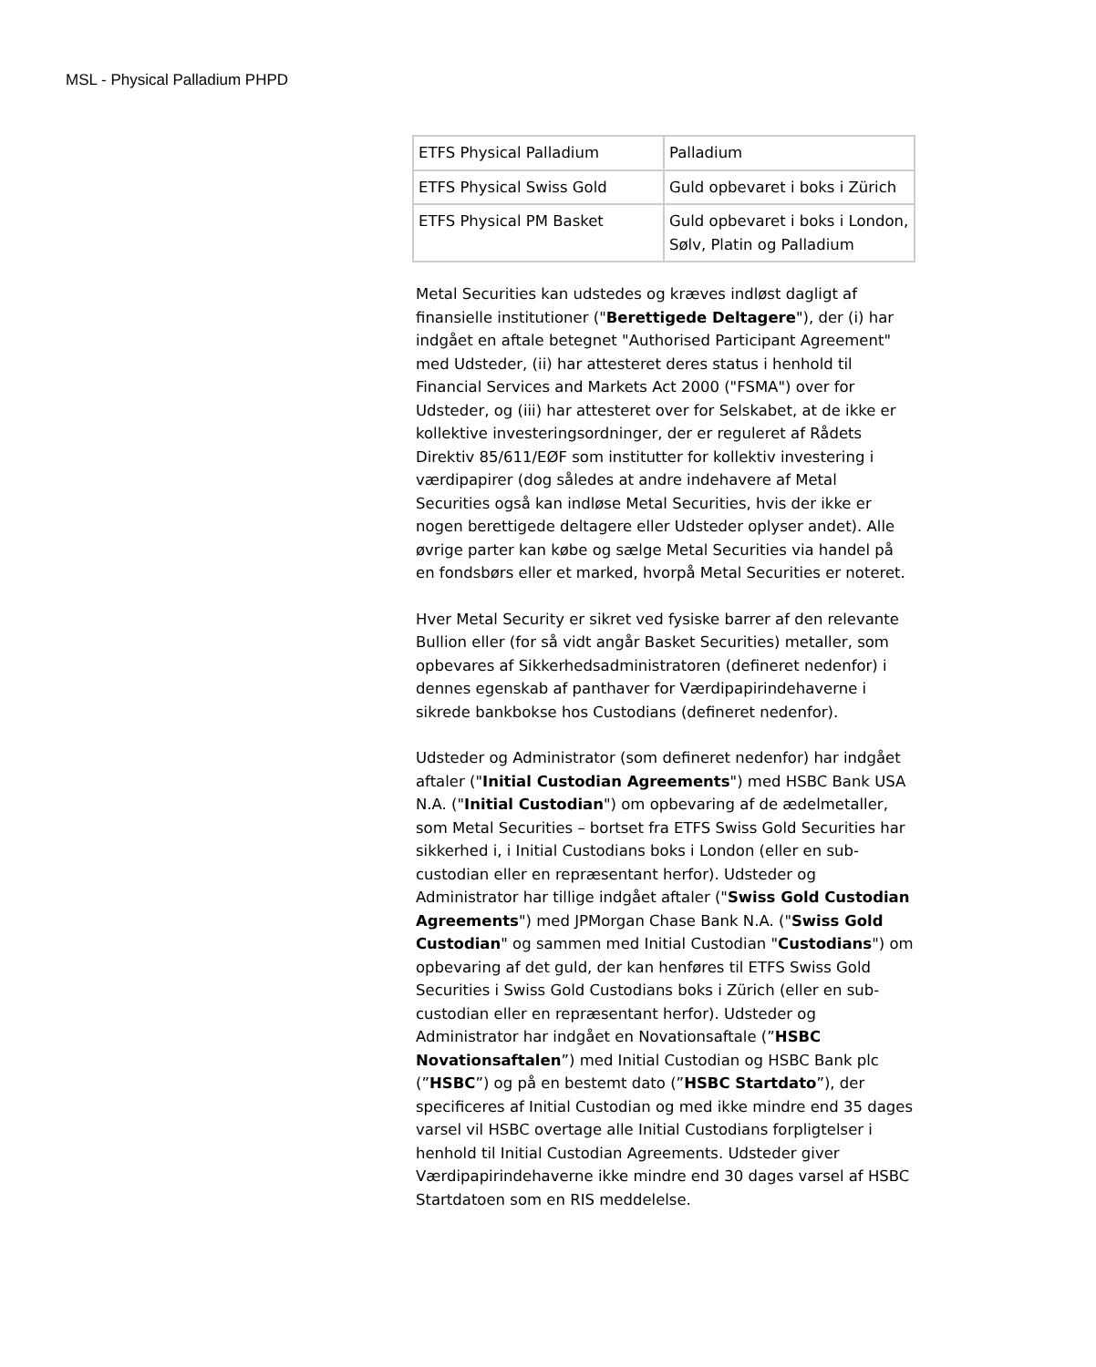MSL - Physical Palladium PHPD
| ETFS Physical Palladium | Palladium |
| ETFS Physical Swiss Gold | Guld opbevaret i boks i Zürich |
| ETFS Physical PM Basket | Guld opbevaret i boks i London, Sølv, Platin og Palladium |
Metal Securities kan udstedes og kræves indløst dagligt af finansielle institutioner ("Berettigede Deltagere"), der (i) har indgået en aftale betegnet "Authorised Participant Agreement" med Udsteder, (ii) har attesteret deres status i henhold til Financial Services and Markets Act 2000 ("FSMA") over for Udsteder, og (iii) har attesteret over for Selskabet, at de ikke er kollektive investeringsordninger, der er reguleret af Rådets Direktiv 85/611/EØF som institutter for kollektiv investering i værdipapirer (dog således at andre indehavere af Metal Securities også kan indløse Metal Securities, hvis der ikke er nogen berettigede deltagere eller Udsteder oplyser andet). Alle øvrige parter kan købe og sælge Metal Securities via handel på en fondsbørs eller et marked, hvorpå Metal Securities er noteret.
Hver Metal Security er sikret ved fysiske barrer af den relevante Bullion eller (for så vidt angår Basket Securities) metaller, som opbevares af Sikkerhedsadministratoren (defineret nedenfor) i dennes egenskab af panthaver for Værdipapirindehaverne i sikrede bankbokse hos Custodians (defineret nedenfor).
Udsteder og Administrator (som defineret nedenfor) har indgået aftaler ("Initial Custodian Agreements") med HSBC Bank USA N.A. ("Initial Custodian") om opbevaring af de ædelmetaller, som Metal Securities – bortset fra ETFS Swiss Gold Securities har sikkerhed i, i Initial Custodians boks i London (eller en sub-custodian eller en repræsentant herfor). Udsteder og Administrator har tillige indgået aftaler ("Swiss Gold Custodian Agreements") med JPMorgan Chase Bank N.A. ("Swiss Gold Custodian" og sammen med Initial Custodian "Custodians") om opbevaring af det guld, der kan henføres til ETFS Swiss Gold Securities i Swiss Gold Custodians boks i Zürich (eller en sub-custodian eller en repræsentant herfor). Udsteder og Administrator har indgået en Novationsaftale (”HSBC Novationsaftalen”) med Initial Custodian og HSBC Bank plc (”HSBC”) og på en bestemt dato (”HSBC Startdato”), der specificeres af Initial Custodian og med ikke mindre end 35 dages varsel vil HSBC overtage alle Initial Custodians forpligtelser i henhold til Initial Custodian Agreements. Udsteder giver Værdipapirindehaverne ikke mindre end 30 dages varsel af HSBC Startdatoen som en RIS meddelelse.